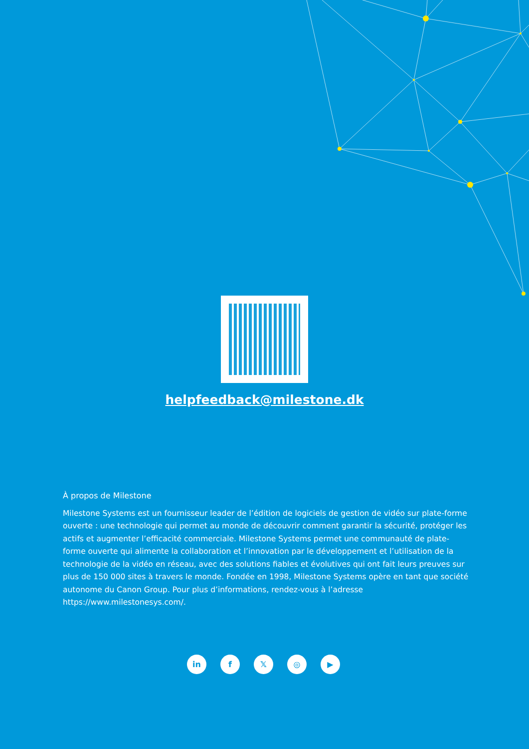helpfeedback@milestone.dk
À propos de Milestone
Milestone Systems est un fournisseur leader de l’édition de logiciels de gestion de vidéo sur plate-forme ouverte : une technologie qui permet au monde de découvrir comment garantir la sécurité, protéger les actifs et augmenter l’efficacité commerciale. Milestone Systems permet une communauté de plate-forme ouverte qui alimente la collaboration et l’innovation par le développement et l’utilisation de la technologie de la vidéo en réseau, avec des solutions fiables et évolutives qui ont fait leurs preuves sur plus de 150 000 sites à travers le monde. Fondée en 1998, Milestone Systems opère en tant que société autonome du Canon Group. Pour plus d’informations, rendez-vous à l’adresse https://www.milestonesys.com/.
in f𝕏 ◎ ▶